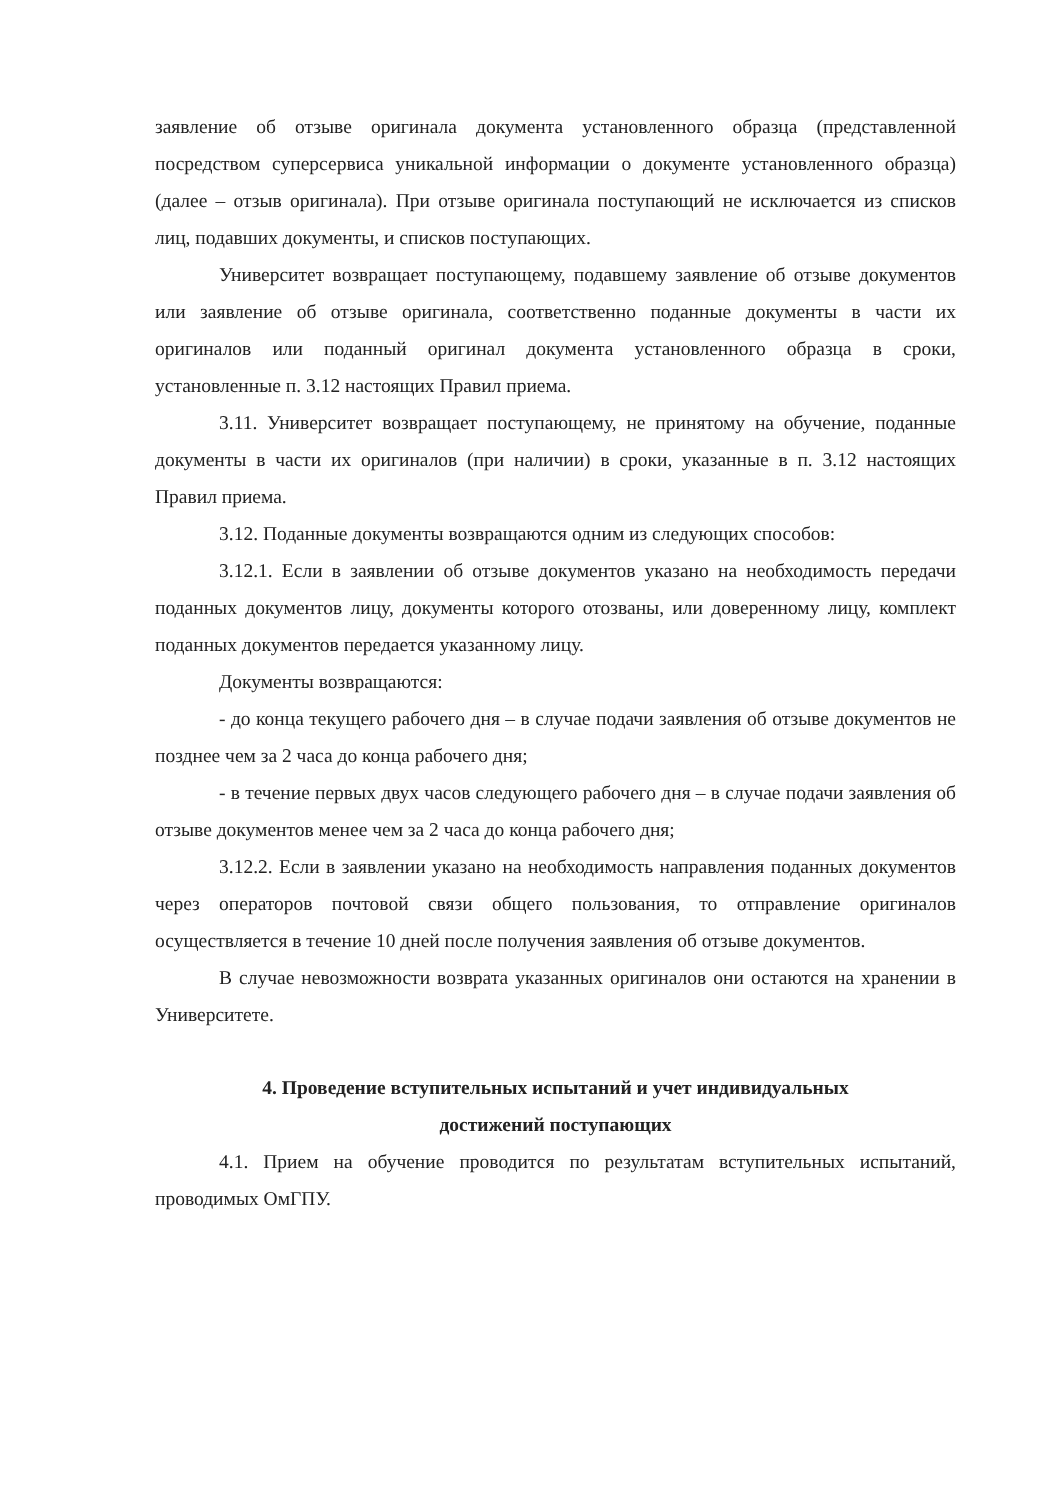заявление об отзыве оригинала документа установленного образца (представленной посредством суперсервиса уникальной информации о документе установленного образца) (далее – отзыв оригинала). При отзыве оригинала поступающий не исключается из списков лиц, подавших документы, и списков поступающих.
Университет возвращает поступающему, подавшему заявление об отзыве документов или заявление об отзыве оригинала, соответственно поданные документы в части их оригиналов или поданный оригинал документа установленного образца в сроки, установленные п. 3.12 настоящих Правил приема.
3.11. Университет возвращает поступающему, не принятому на обучение, поданные документы в части их оригиналов (при наличии) в сроки, указанные в п. 3.12 настоящих Правил приема.
3.12. Поданные документы возвращаются одним из следующих способов:
3.12.1. Если в заявлении об отзыве документов указано на необходимость передачи поданных документов лицу, документы которого отозваны, или доверенному лицу, комплект поданных документов передается указанному лицу.
Документы возвращаются:
- до конца текущего рабочего дня – в случае подачи заявления об отзыве документов не позднее чем за 2 часа до конца рабочего дня;
- в течение первых двух часов следующего рабочего дня – в случае подачи заявления об отзыве документов менее чем за 2 часа до конца рабочего дня;
3.12.2. Если в заявлении указано на необходимость направления поданных документов через операторов почтовой связи общего пользования, то отправление оригиналов осуществляется в течение 10 дней после получения заявления об отзыве документов.
В случае невозможности возврата указанных оригиналов они остаются на хранении в Университете.
4. Проведение вступительных испытаний и учет индивидуальных
достижений поступающих
4.1. Прием на обучение проводится по результатам вступительных испытаний, проводимых ОмГПУ.